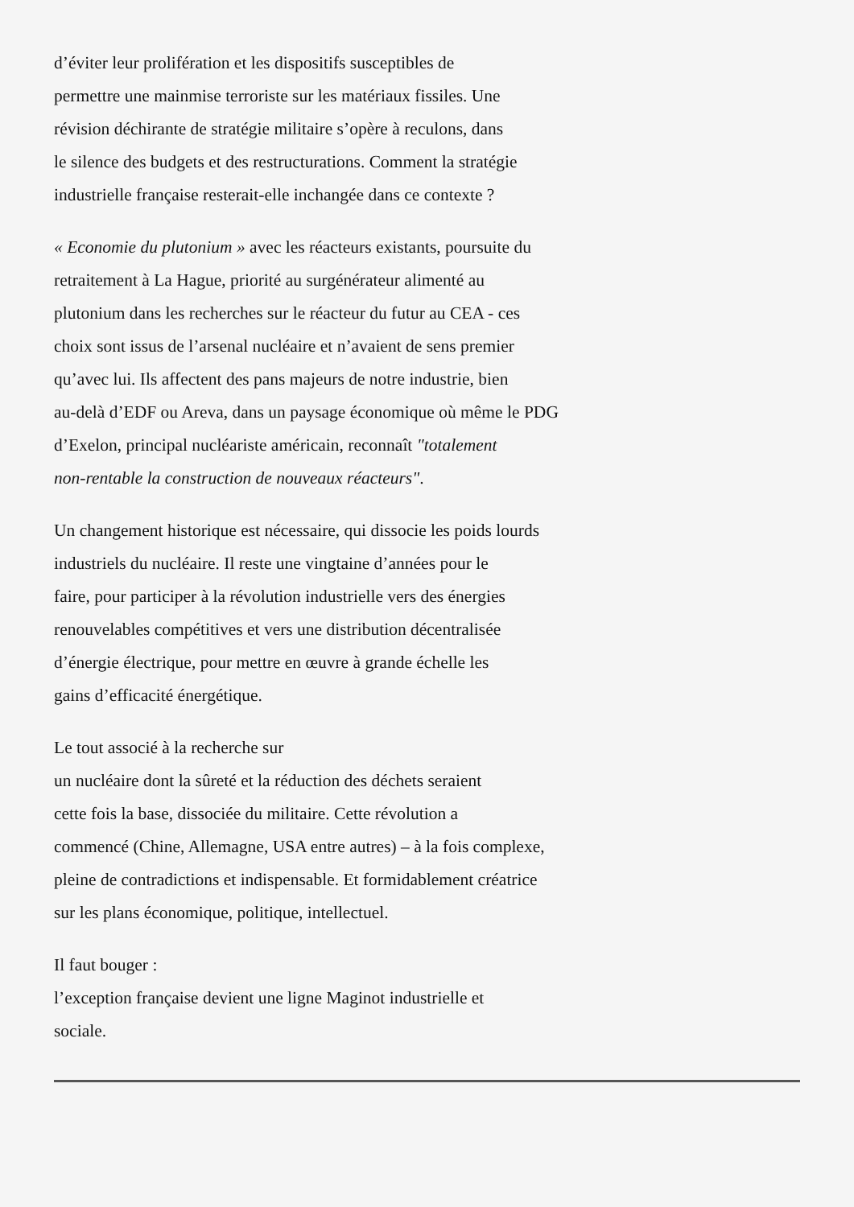d’éviter leur prolifération et les dispositifs susceptibles de
permettre une mainmise terroriste sur les matériaux fissiles. Une
révision déchirante de stratégie militaire s’opère à reculons, dans
le silence des budgets et des restructurations. Comment la stratégie
industrielle française resterait-elle inchangée dans ce contexte ?
« Economie du plutonium » avec les réacteurs existants, poursuite du
retraitement à La Hague, priorité au surgénérateur alimenté au
plutonium dans les recherches sur le réacteur du futur au CEA - ces
choix sont issus de l’arsenal nucléaire et n’avaient de sens premier
qu’avec lui. Ils affectent des pans majeurs de notre industrie, bien
au-delà d’EDF ou Areva, dans un paysage économique où même le PDG
d’Exelon, principal nucléariste américain, reconnaît "totalement
non-rentable la construction de nouveaux réacteurs".
Un changement historique est nécessaire, qui dissocie les poids lourds
industriels du nucléaire. Il reste une vingtaine d’années pour le
faire, pour participer à la révolution industrielle vers des énergies
renouvelables compétitives et vers une distribution décentralisée
d’énergie électrique, pour mettre en œuvre à grande échelle les
gains d’efficacité énergétique.
Le tout associé à la recherche sur
un nucléaire dont la sûreté et la réduction des déchets seraient
cette fois la base, dissociée du militaire. Cette révolution a
commencé (Chine, Allemagne, USA entre autres) – à la fois complexe,
pleine de contradictions et indispensable. Et formidablement créatrice
sur les plans économique, politique, intellectuel.
Il faut bouger :
l’exception française devient une ligne Maginot industrielle et
sociale.